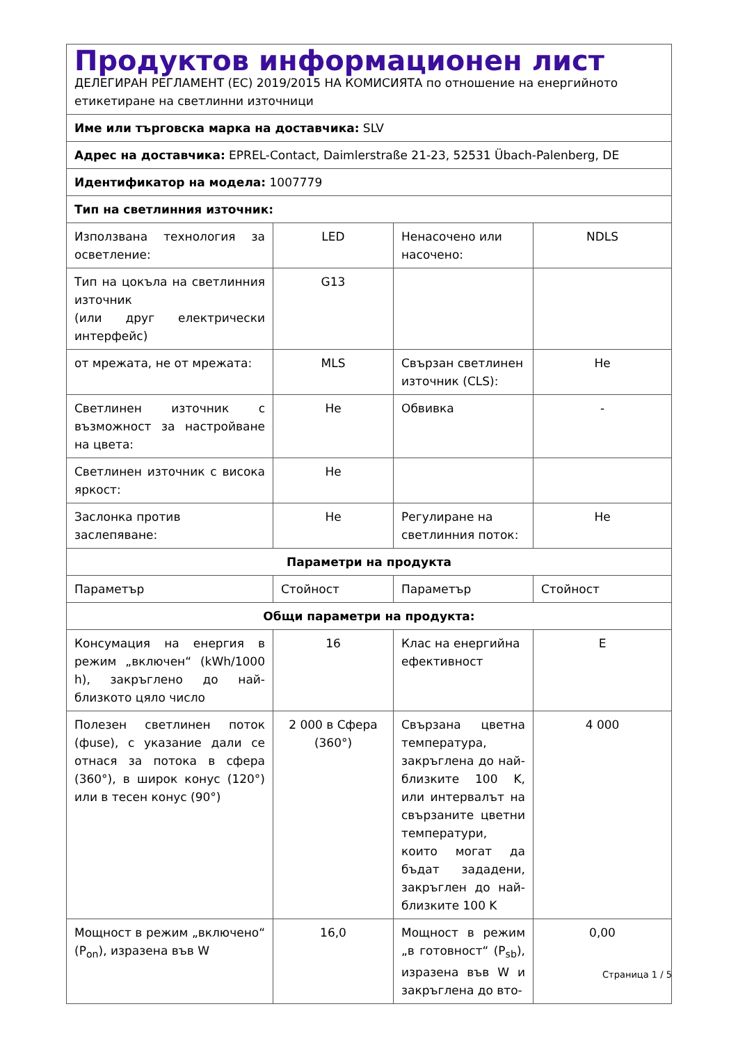| Продуктов информационен лист ДЕЛЕГИРАН РЕГЛАМЕНТ (ЕС) 2019/2015 НА КОМИСИЯТА по отношение на енергийното етикетиране на светлинни източници | | | |
| Име или търговска марка на доставчика: SLV | | | |
| Адрес на доставчика: EPREL-Contact, Daimlerstraße 21-23, 52531 Übach-Palenberg, DE | | | |
| Идентификатор на модела: 1007779 | | | |
| Тип на светлинния източник: | | | |
| Използвана технология за осветление: | LED | Ненасочено или насочено: | NDLS |
| Тип на цокъла на светлинния източник (или друг електрически интерфейс) | G13 | | |
| от мрежата, не от мрежата: | MLS | Свързан светлинен източник (CLS): | Не |
| Светлинен източник с възможност за настройване на цвета: | Не | Обвивка | - |
| Светлинен източник с висока яркост: | Не | | |
| Заслонка против заслепяване: | Не | Регулиране на светлинния поток: | Не |
| Параметри на продукта | | | |
| Параметър | Стойност | Параметър | Стойност |
| Общи параметри на продукта: | | | |
| Консумация на енергия в режим „включен“ (kWh/1000 h), закръглено до най-близкото цяло число | 16 | Клас на енергийна ефективност | E |
| Полезен светлинен поток (фuse), с указание дали се отнася за потока в сфера (360°), в широк конус (120°) или в тесен конус (90°) | 2 000 в Сфера (360°) | Свързана цветна температура, закръглена до най-близките 100 K, или интервалът на свързаните цветни температури, които могат да бъдат зададени, закръглен до най-близките 100 K | 4 000 |
| Мощност в режим „включено“ (P<sub>on</sub>), изразена във W | 16,0 | Мощност в режим „в готовност“ (P<sub>sb</sub>), изразена във W и закръглена до вто- | 0,00 |
Страница 1 / 5